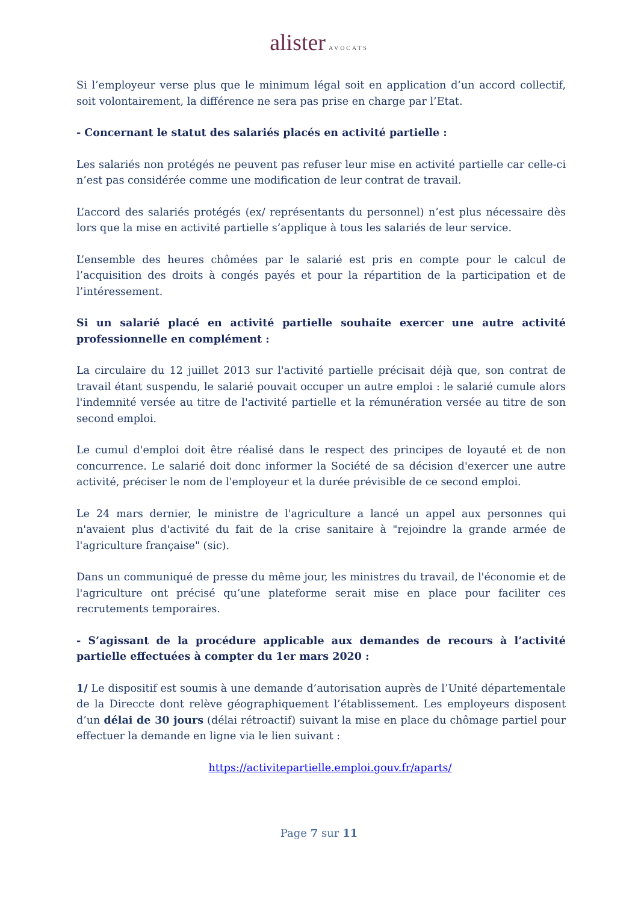alister AVOCATS
Si l’employeur verse plus que le minimum légal soit en application d’un accord collectif, soit volontairement, la différence ne sera pas prise en charge par l’Etat.
- Concernant le statut des salariés placés en activité partielle :
Les salariés non protégés ne peuvent pas refuser leur mise en activité partielle car celle-ci n’est pas considérée comme une modification de leur contrat de travail.
L’accord des salariés protégés (ex/ représentants du personnel) n’est plus nécessaire dès lors que la mise en activité partielle s’applique à tous les salariés de leur service.
L’ensemble des heures chômées par le salarié est pris en compte pour le calcul de l’acquisition des droits à congés payés et pour la répartition de la participation et de l’intéressement.
Si un salarié placé en activité partielle souhaite exercer une autre activité professionnelle en complément :
La circulaire du 12 juillet 2013 sur l'activité partielle précisait déjà que, son contrat de travail étant suspendu, le salarié pouvait occuper un autre emploi : le salarié cumule alors l'indemnité versée au titre de l'activité partielle et la rémunération versée au titre de son second emploi.
Le cumul d'emploi doit être réalisé dans le respect des principes de loyauté et de non concurrence. Le salarié doit donc informer la Société de sa décision d'exercer une autre activité, préciser le nom de l'employeur et la durée prévisible de ce second emploi.
Le 24 mars dernier, le ministre de l'agriculture a lancé un appel aux personnes qui n'avaient plus d'activité du fait de la crise sanitaire à "rejoindre la grande armée de l'agriculture française" (sic).
Dans un communiqué de presse du même jour, les ministres du travail, de l'économie et de l'agriculture ont précisé qu’une plateforme serait mise en place pour faciliter ces recrutements temporaires.
- S’agissant de la procédure applicable aux demandes de recours à l’activité partielle effectuées à compter du 1er mars 2020 :
1/ Le dispositif est soumis à une demande d’autorisation auprès de l’Unité départementale de la Direccte dont relève géographiquement l’établissement. Les employeurs disposent d’un délai de 30 jours (délai rétroactif) suivant la mise en place du chômage partiel pour effectuer la demande en ligne via le lien suivant :
https://activitepartielle.emploi.gouv.fr/aparts/
Page 7 sur 11